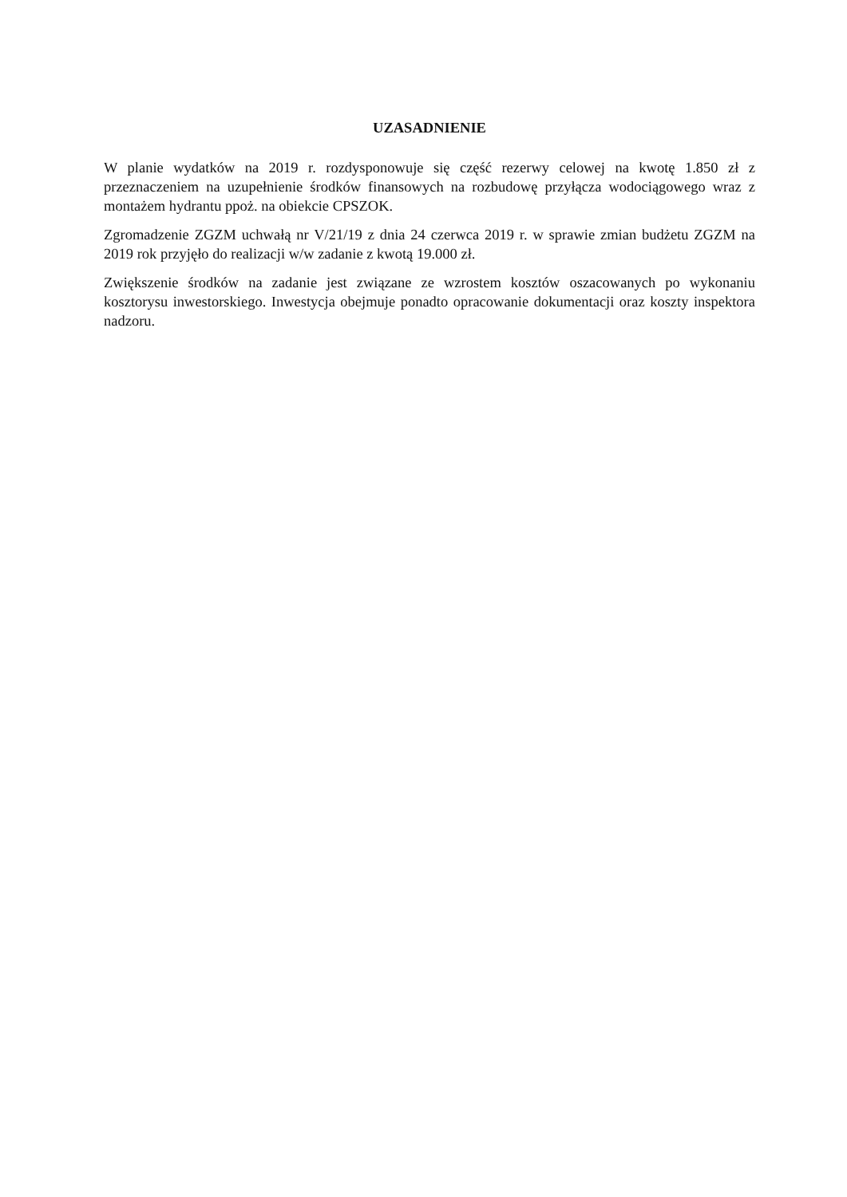UZASADNIENIE
W planie wydatków na 2019 r. rozdysponowuje się część rezerwy celowej na kwotę 1.850 zł z przeznaczeniem na uzupełnienie środków finansowych na rozbudowę przyłącza wodociągowego wraz z montażem hydrantu ppoż. na obiekcie CPSZOK.
Zgromadzenie ZGZM uchwałą nr V/21/19 z dnia 24 czerwca 2019 r. w sprawie zmian budżetu ZGZM na 2019 rok przyjęło do realizacji w/w zadanie z kwotą 19.000 zł.
Zwiększenie środków na zadanie jest związane ze wzrostem kosztów oszacowanych po wykonaniu kosztorysu inwestorskiego. Inwestycja obejmuje ponadto opracowanie dokumentacji oraz koszty inspektora nadzoru.